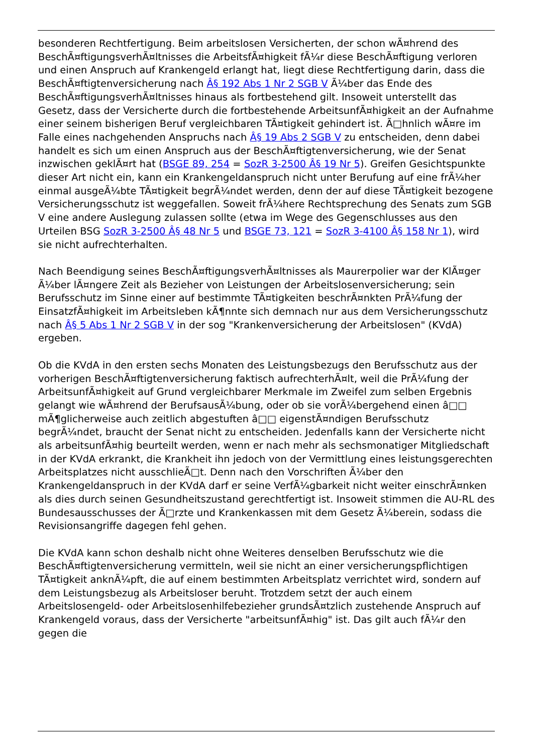besonderen Rechtfertigung. Beim arbeitslosen Versicherten, der schon wÃ¤hrend des BeschÃ¤ftigungsverhÃ¤ltnisses die ArbeitsfÃ¤higkeit fÃ¼r diese BeschÃ¤ftigung verloren und einen Anspruch auf Krankengeld erlangt hat, liegt diese Rechtfertigung darin, dass die BeschÃ¤ftigtenversicherung nach Â§ 192 Abs 1 Nr 2 SGB V Ã¼ber das Ende des BeschÃ¤ftigungsverhÃ¤ltnisses hinaus als fortbestehend gilt. Insoweit unterstellt das Gesetz, dass der Versicherte durch die fortbestehende ArbeitsunfÃ¤higkeit an der Aufnahme einer seinem bisherigen Beruf vergleichbaren TÃ¤tigkeit gehindert ist. Ã□hnlich wÃ¤re im Falle eines nachgehenden Anspruchs nach Â§ 19 Abs 2 SGB V zu entscheiden, denn dabei handelt es sich um einen Anspruch aus der BeschÃ¤ftigtenversicherung, wie der Senat inzwischen geklÃ¤rt hat (BSGE 89, 254 = SozR 3-2500 Â§ 19 Nr 5). Greifen Gesichtspunkte dieser Art nicht ein, kann ein Krankengeldanspruch nicht unter Berufung auf eine frÃ¼her einmal ausgeÃ¼bte TÃ¤tigkeit begrÃ¼ndet werden, denn der auf diese TÃ¤tigkeit bezogene Versicherungsschutz ist weggefallen. Soweit frÃ¼here Rechtsprechung des Senats zum SGB V eine andere Auslegung zulassen sollte (etwa im Wege des Gegenschlusses aus den Urteilen BSG SozR 3-2500 Â§ 48 Nr 5 und BSGE 73, 121 = SozR 3-4100 Â§ 158 Nr 1), wird sie nicht aufrechterhalten.
Nach Beendigung seines BeschÃ¤ftigungsverhÃ¤ltnisses als Maurerpolier war der KlÃ¤ger Ã¼ber lÃ¤ngere Zeit als Bezieher von Leistungen der Arbeitslosenversicherung; sein Berufsschutz im Sinne einer auf bestimmte TÃ¤tigkeiten beschrÃ¤nkten PrÃ¼fung der EinsatzfÃ¤higkeit im Arbeitsleben kÃ¶nnte sich demnach nur aus dem Versicherungsschutz nach Â§ 5 Abs 1 Nr 2 SGB V in der sog "Krankenversicherung der Arbeitslosen" (KVdA) ergeben.
Ob die KVdA in den ersten sechs Monaten des Leistungsbezugs den Berufsschutz aus der vorherigen BeschÃ¤ftigtenversicherung faktisch aufrechterhÃ¤lt, weil die PrÃ¼fung der ArbeitsunfÃ¤higkeit auf Grund vergleichbarer Merkmale im Zweifel zum selben Ergebnis gelangt wie wÃ¤hrend der BerufsausÃ¼bung, oder ob sie vorÃ¼bergehend einen â□□ mÃ¶glicherweise auch zeitlich abgestuften â□□ eigenstÃ¤ndigen Berufsschutz begrÃ¼ndet, braucht der Senat nicht zu entscheiden. Jedenfalls kann der Versicherte nicht als arbeitsunfÃ¤hig beurteilt werden, wenn er nach mehr als sechsmonatiger Mitgliedschaft in der KVdA erkrankt, die Krankheit ihn jedoch von der Vermittlung eines leistungsgerechten Arbeitsplatzes nicht ausschlieÃ□t. Denn nach den Vorschriften Ã¼ber den Krankengeldanspruch in der KVdA darf er seine VerfÃ¼gbarkeit nicht weiter einschrÃ¤nken als dies durch seinen Gesundheitszustand gerechtfertigt ist. Insoweit stimmen die AU-RL des Bundesausschusses der Ã□rzte und Krankenkassen mit dem Gesetz Ã¼berein, sodass die Revisionsangriffe dagegen fehl gehen.
Die KVdA kann schon deshalb nicht ohne Weiteres denselben Berufsschutz wie die BeschÃ¤ftigtenversicherung vermitteln, weil sie nicht an einer versicherungspflichtigen TÃ¤tigkeit anknÃ¼pft, die auf einem bestimmten Arbeitsplatz verrichtet wird, sondern auf dem Leistungsbezug als Arbeitsloser beruht. Trotzdem setzt der auch einem Arbeitslosengeld- oder Arbeitslosenhilfebezieher grundsÃ¤tzlich zustehende Anspruch auf Krankengeld voraus, dass der Versicherte "arbeitsunfÃ¤hig" ist. Das gilt auch fÃ¼r den gegen die